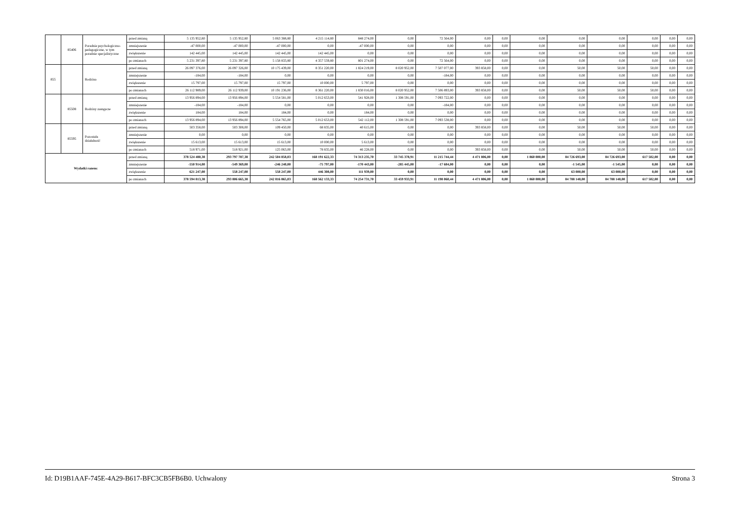| | 85406 | Poradnie psychologiczno-pedagogiczne, w tym poradnie specjalistyczne | przed zmianą | 5 135 952,80 | 5 135 952,80 | 5 063 388,80 | 4 215 114,80 | 848 274,00 | 0,00 | 72 564,00 | 0,00 | 0,00 | 0,00 | 0,00 | 0,00 | 0,00 | 0,00 | 0,00 |
| | | | zmniejszenie | -47 000,00 | -47 000,00 | -47 000,00 | 0,00 | -47 000,00 | 0,00 | 0,00 | 0,00 | 0,00 | 0,00 | 0,00 | 0,00 | 0,00 | 0,00 | 0,00 |
| | | | zwiększenie | 142 445,00 | 142 445,00 | 142 445,00 | 142 445,00 | 0,00 | 0,00 | 0,00 | 0,00 | 0,00 | 0,00 | 0,00 | 0,00 | 0,00 | 0,00 | 0,00 |
| | | | po zmianach | 5 231 397,80 | 5 231 397,80 | 5 158 833,80 | 4 357 559,80 | 801 274,00 | 0,00 | 72 564,00 | 0,00 | 0,00 | 0,00 | 0,00 | 0,00 | 0,00 | 0,00 | 0,00 |
| 855 | | Rodzina | przed zmianą | 26 097 376,00 | 26 097 326,00 | 10 175 439,00 | 8 351 220,00 | 1 824 219,00 | 8 020 952,00 | 7 507 077,00 | 393 858,00 | 0,00 | 0,00 | 50,00 | 50,00 | 50,00 | 0,00 | 0,00 |
| | | | zmniejszenie | -184,00 | -184,00 | 0,00 | 0,00 | 0,00 | 0,00 | -184,00 | 0,00 | 0,00 | 0,00 | 0,00 | 0,00 | 0,00 | 0,00 | 0,00 |
| | | | zwiększenie | 15 797,00 | 15 797,00 | 15 797,00 | 10 000,00 | 5 797,00 | 0,00 | 0,00 | 0,00 | 0,00 | 0,00 | 0,00 | 0,00 | 0,00 | 0,00 | 0,00 |
| | | | po zmianach | 26 112 989,00 | 26 112 939,00 | 10 191 236,00 | 8 361 220,00 | 1 830 016,00 | 8 020 952,00 | 7 506 893,00 | 393 858,00 | 0,00 | 0,00 | 50,00 | 50,00 | 50,00 | 0,00 | 0,00 |
| | 85508 | Rodziny zastępcze | przed zmianą | 13 956 894,00 | 13 956 894,00 | 5 554 581,00 | 5 012 653,00 | 541 928,00 | 1 308 591,00 | 7 093 722,00 | 0,00 | 0,00 | 0,00 | 0,00 | 0,00 | 0,00 | 0,00 | 0,00 |
| | | | zmniejszenie | -184,00 | -184,00 | 0,00 | 0,00 | 0,00 | 0,00 | -184,00 | 0,00 | 0,00 | 0,00 | 0,00 | 0,00 | 0,00 | 0,00 | 0,00 |
| | | | zwiększenie | 184,00 | 184,00 | 184,00 | 0,00 | 184,00 | 0,00 | 0,00 | 0,00 | 0,00 | 0,00 | 0,00 | 0,00 | 0,00 | 0,00 | 0,00 |
| | | | po zmianach | 13 956 894,00 | 13 956 894,00 | 5 554 765,00 | 5 012 653,00 | 542 112,00 | 1 308 591,00 | 7 093 538,00 | 0,00 | 0,00 | 0,00 | 0,00 | 0,00 | 0,00 | 0,00 | 0,00 |
| | 85595 | Pozostała działalność | przed zmianą | 503 358,00 | 503 308,00 | 109 450,00 | 68 835,00 | 40 615,00 | 0,00 | 0,00 | 393 858,00 | 0,00 | 0,00 | 50,00 | 50,00 | 50,00 | 0,00 | 0,00 |
| | | | zmniejszenie | 0,00 | 0,00 | 0,00 | 0,00 | 0,00 | 0,00 | 0,00 | 0,00 | 0,00 | 0,00 | 0,00 | 0,00 | 0,00 | 0,00 | 0,00 |
| | | | zwiększenie | 15 613,00 | 15 613,00 | 15 613,00 | 10 000,00 | 5 613,00 | 0,00 | 0,00 | 0,00 | 0,00 | 0,00 | 0,00 | 0,00 | 0,00 | 0,00 | 0,00 |
| | | | po zmianach | 518 971,00 | 518 921,00 | 125 063,00 | 78 835,00 | 46 228,00 | 0,00 | 0,00 | 393 858,00 | 0,00 | 0,00 | 50,00 | 50,00 | 50,00 | 0,00 | 0,00 |
| Wydatki razem: | | | przed zmianą | 378 524 480,38 | 293 797 787,38 | 242 504 858,03 | 168 191 622,33 | 74 313 235,70 | 33 745 378,91 | 11 215 744,44 | 4 471 806,00 | 0,00 | 1 860 000,00 | 84 726 693,00 | 84 726 693,00 | 617 502,00 | 0,00 | 0,00 |
| | | | zmniejszenie | -550 914,00 | -549 369,00 | -246 240,00 | -75 797,00 | -170 443,00 | -285 445,00 | -17 684,00 | 0,00 | 0,00 | 0,00 | -1 545,00 | -1 545,00 | 0,00 | 0,00 | 0,00 |
| | | | zwiększenie | 621 247,00 | 558 247,00 | 558 247,00 | 446 308,00 | 111 939,00 | 0,00 | 0,00 | 0,00 | 0,00 | 0,00 | 63 000,00 | 63 000,00 | 0,00 | 0,00 | 0,00 |
| | | | po zmianach | 378 594 813,38 | 293 806 665,38 | 242 816 865,03 | 168 562 133,33 | 74 254 731,70 | 33 459 933,91 | 11 198 060,44 | 4 471 806,00 | 0,00 | 1 860 000,00 | 84 788 148,00 | 84 788 148,00 | 617 502,00 | 0,00 | 0,00 |
Id: D19B1AAF-745E-4A29-B617-BFC3CB5FB6B0. Uchwalony Strona 3